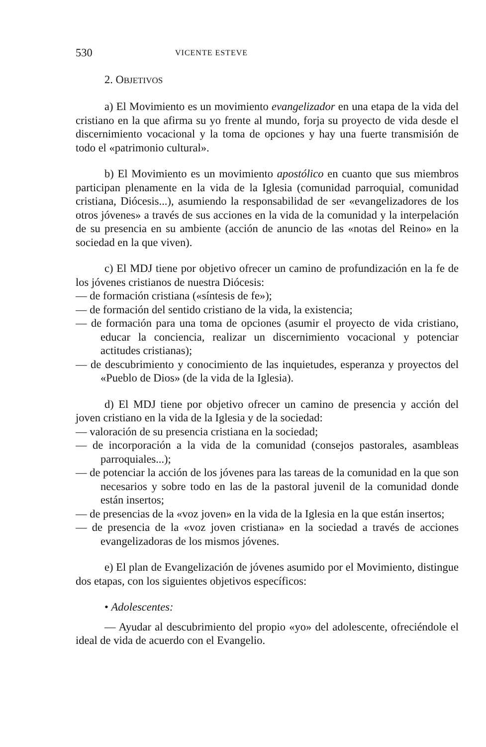530 VICENTE ESTEVE
2. OBJETIVOS
a) El Movimiento es un movimiento evangelizador en una etapa de la vida del cristiano en la que afirma su yo frente al mundo, forja su proyecto de vida desde el discernimiento vocacional y la toma de opciones y hay una fuerte transmisión de todo el «patrimonio cultural».
b) El Movimiento es un movimiento apostólico en cuanto que sus miembros participan plenamente en la vida de la Iglesia (comunidad parroquial, comunidad cristiana, Diócesis...), asumiendo la responsabilidad de ser «evangelizadores de los otros jóvenes» a través de sus acciones en la vida de la comunidad y la interpelación de su presencia en su ambiente (acción de anuncio de las «notas del Reino» en la sociedad en la que viven).
c) El MDJ tiene por objetivo ofrecer un camino de profundización en la fe de los jóvenes cristianos de nuestra Diócesis:
— de formación cristiana («síntesis de fe»);
— de formación del sentido cristiano de la vida, la existencia;
— de formación para una toma de opciones (asumir el proyecto de vida cristiano, educar la conciencia, realizar un discernimiento vocacional y potenciar actitudes cristianas);
— de descubrimiento y conocimiento de las inquietudes, esperanza y proyectos del «Pueblo de Dios» (de la vida de la Iglesia).
d) El MDJ tiene por objetivo ofrecer un camino de presencia y acción del joven cristiano en la vida de la Iglesia y de la sociedad:
— valoración de su presencia cristiana en la sociedad;
— de incorporación a la vida de la comunidad (consejos pastorales, asambleas parroquiales...);
— de potenciar la acción de los jóvenes para las tareas de la comunidad en la que son necesarios y sobre todo en las de la pastoral juvenil de la comunidad donde están insertos;
— de presencias de la «voz joven» en la vida de la Iglesia en la que están insertos;
— de presencia de la «voz joven cristiana» en la sociedad a través de acciones evangelizadoras de los mismos jóvenes.
e) El plan de Evangelización de jóvenes asumido por el Movimiento, distingue dos etapas, con los siguientes objetivos específicos:
• Adolescentes:
— Ayudar al descubrimiento del propio «yo» del adolescente, ofreciéndole el ideal de vida de acuerdo con el Evangelio.